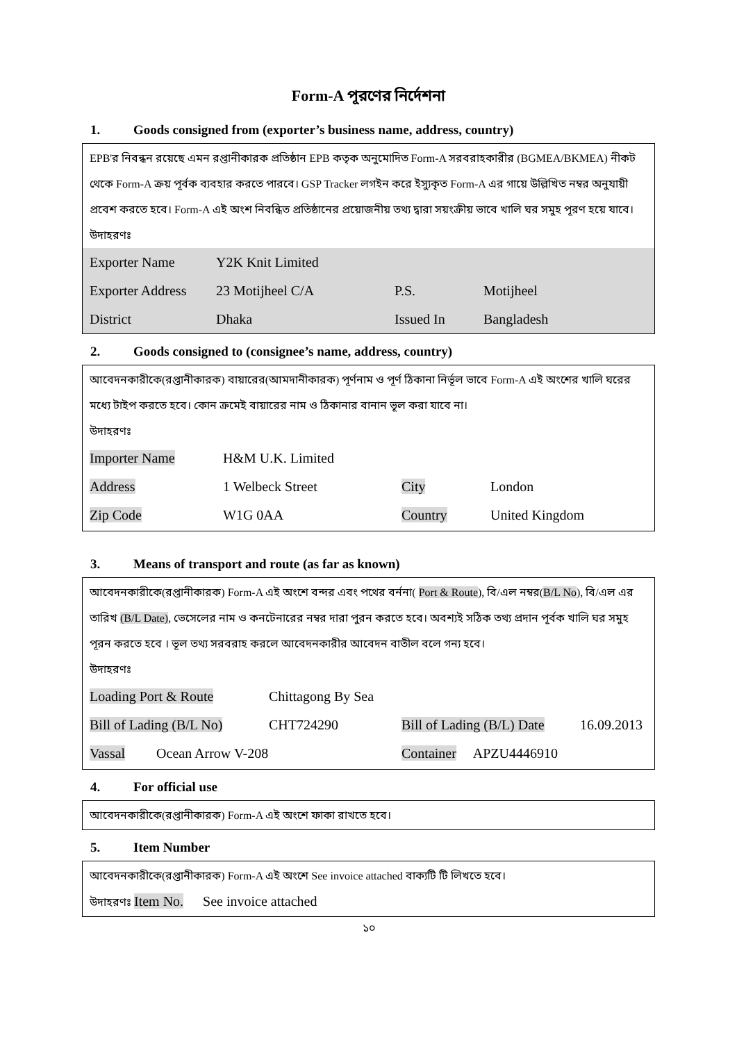Form-A পূরণের নির্দেশনা
1. Goods consigned from (exporter’s business name, address, country)
EPB'র নিবন্ধন রয়েছে এমন রপ্তানীকারক প্রতিষ্ঠান EPB কতৃক অনুমোদিত Form-A সরবরাহকারীর (BGMEA/BKMEA) নীকট থেকে Form-A ক্রয় পূর্বক ব্যবহার করতে পারবে। GSP Tracker লগইন করে ইস্যুকৃত Form-A এর গায়ে উল্লিখিত নম্বর অনুযায়ী প্রবেশ করতে হবে। Form-A এই অংশ নিবন্ধিত প্রতিষ্ঠানের প্রয়োজনীয় তথ্য দ্বারা সয়ংক্রীয় ভাবে খালি ঘর সমুহ পূরণ হয়ে যাবে।
উদাহরণঃ
| Exporter Name | Y2K Knit Limited | | |
| Exporter Address | 23 Motijheel C/A | P.S. | Motijheel |
| District | Dhaka | Issued In | Bangladesh |
2. Goods consigned to (consignee’s name, address, country)
আবেদনকারীকে(রপ্তানীকারক) বায়ারের(আমদানীকারক) পূর্ণনাম ও পূর্ণ ঠিকানা নির্ভূল ভাবে Form-A এই অংশের খালি ঘরের মধ্যে টাইপ করতে হবে। কোন ক্রমেই বায়ারের নাম ও ঠিকানার বানান ভূল করা যাবে না।
উদাহরণঃ
| Importer Name | H&M U.K. Limited | | |
| Address | 1 Welbeck Street | City | London |
| Zip Code | W1G 0AA | Country | United Kingdom |
3. Means of transport and route (as far as known)
আবেদনকারীকে(রপ্তানীকারক) Form-A এই অংশে বন্দর এবং পথের বর্ননা( Port & Route), বি/এল নম্বর(B/L No), বি/এল এর তারিখ (B/L Date), ভেসেলের নাম ও কনটেনারের নম্বর দারা পুরন করতে হবে। অবশ্যই সঠিক তথ্য প্রদান পূর্বক খালি ঘর সমুহ পূরন করতে হবে । ভূল তথ্য সরবরাহ করলে আবেদনকারীর আবেদন বাতীল বলে গন্য হবে।
উদাহরণঃ
| Loading Port & Route | Chittagong By Sea | | |
| Bill of Lading (B/L No) | CHT724290 | Bill of Lading (B/L) Date | 16.09.2013 |
| Vassal Ocean Arrow V-208 | | Container APZU4446910 | |
4. For official use
আবেদনকারীকে(রপ্তানীকারক) Form-A এই অংশে ফাকা রাখতে হবে।
5. Item Number
আবেদনকারীকে(রপ্তানীকারক) Form-A এই অংশে See invoice attached বাক্যটি টি লিখতে হবে।
উদাহরণঃ Item No. See invoice attached
১০